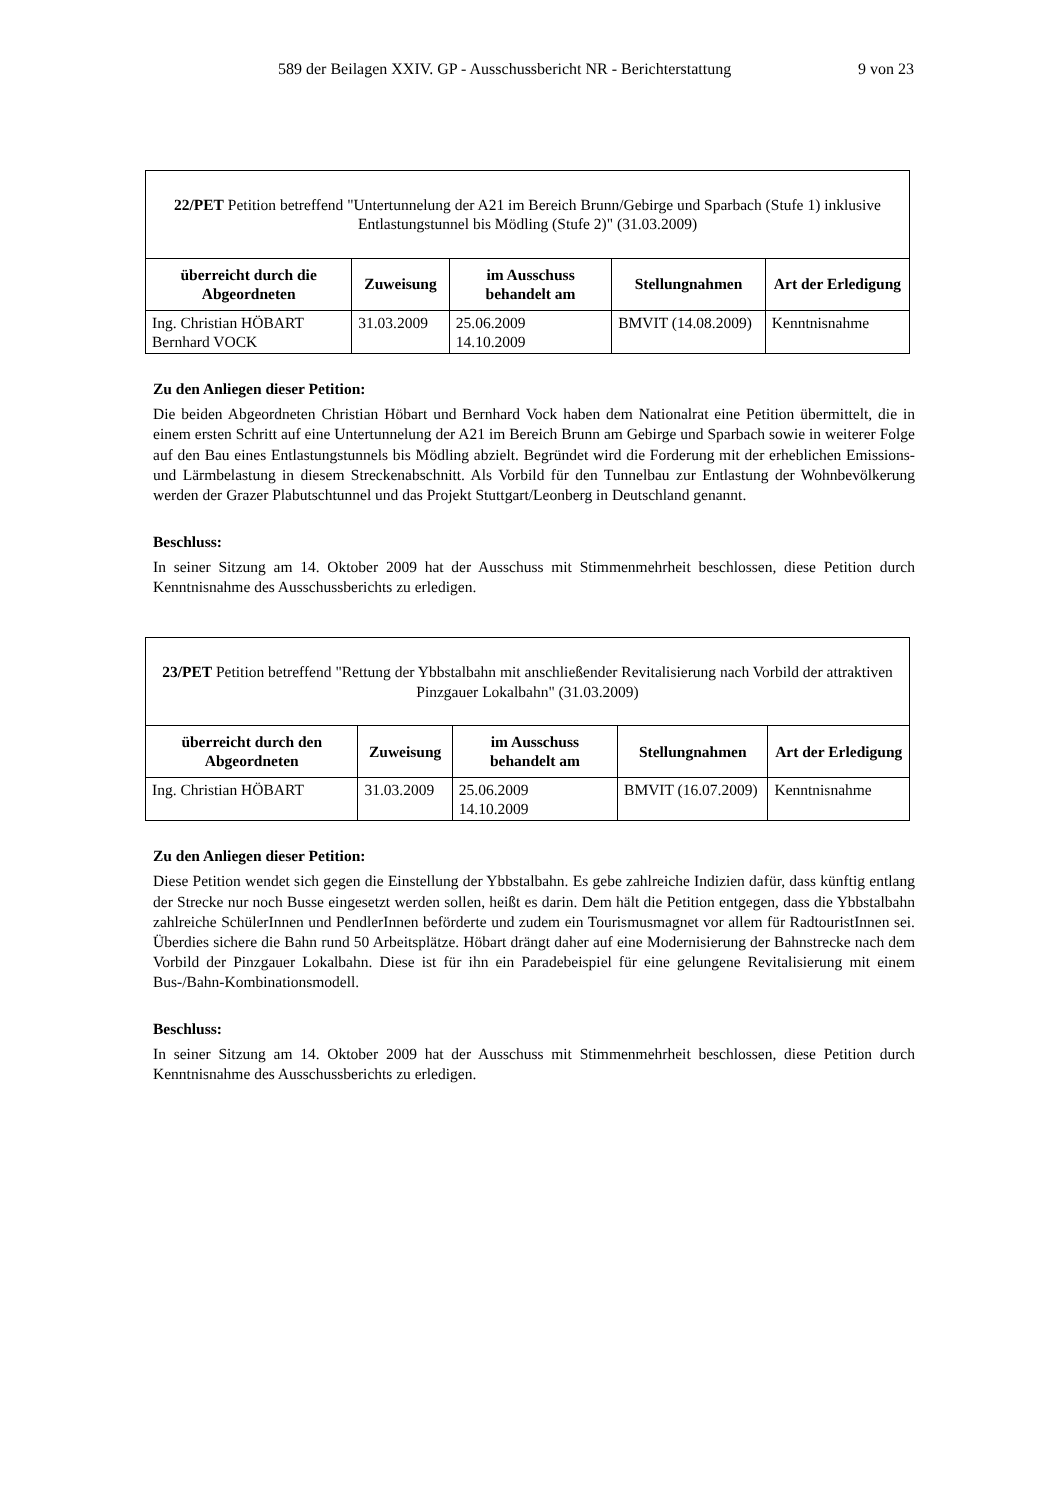589 der Beilagen XXIV. GP - Ausschussbericht NR - Berichterstattung 9 von 23
| 22/PET Petition betreffend "Untertunnelung der A21 im Bereich Brunn/Gebirge und Sparbach (Stufe 1) inklusive Entlastungstunnel bis Mödling (Stufe 2)" (31.03.2009) | | | | |
| überreicht durch die Abgeordneten | Zuweisung | im Ausschuss behandelt am | Stellungnahmen | Art der Erledigung |
| Ing. Christian HÖBART Bernhard VOCK | 31.03.2009 | 25.06.2009 14.10.2009 | BMVIT (14.08.2009) | Kenntnisnahme |
Zu den Anliegen dieser Petition:
Die beiden Abgeordneten Christian Höbart und Bernhard Vock haben dem Nationalrat eine Petition übermittelt, die in einem ersten Schritt auf eine Untertunnelung der A21 im Bereich Brunn am Gebirge und Sparbach sowie in weiterer Folge auf den Bau eines Entlastungstunnels bis Mödling abzielt. Begründet wird die Forderung mit der erheblichen Emissions- und Lärmbelastung in diesem Streckenabschnitt. Als Vorbild für den Tunnelbau zur Entlastung der Wohnbevölkerung werden der Grazer Plabutschtunnel und das Projekt Stuttgart/Leonberg in Deutschland genannt.
Beschluss:
In seiner Sitzung am 14. Oktober 2009 hat der Ausschuss mit Stimmenmehrheit beschlossen, diese Petition durch Kenntnisnahme des Ausschussberichts zu erledigen.
| 23/PET Petition betreffend "Rettung der Ybbstalbahn mit anschließender Revitalisierung nach Vorbild der attraktiven Pinzgauer Lokalbahn" (31.03.2009) | | | | |
| überreicht durch den Abgeordneten | Zuweisung | im Ausschuss behandelt am | Stellungnahmen | Art der Erledigung |
| Ing. Christian HÖBART | 31.03.2009 | 25.06.2009 14.10.2009 | BMVIT (16.07.2009) | Kenntnisnahme |
Zu den Anliegen dieser Petition:
Diese Petition wendet sich gegen die Einstellung der Ybbstalbahn. Es gebe zahlreiche Indizien dafür, dass künftig entlang der Strecke nur noch Busse eingesetzt werden sollen, heißt es darin. Dem hält die Petition entgegen, dass die Ybbstalbahn zahlreiche SchülerInnen und PendlerInnen beförderte und zudem ein Tourismusmagnet vor allem für RadtouristInnen sei. Überdies sichere die Bahn rund 50 Arbeitsplätze. Höbart drängt daher auf eine Modernisierung der Bahnstrecke nach dem Vorbild der Pinzgauer Lokalbahn. Diese ist für ihn ein Paradebeispiel für eine gelungene Revitalisierung mit einem Bus-/Bahn-Kombinationsmodell.
Beschluss:
In seiner Sitzung am 14. Oktober 2009 hat der Ausschuss mit Stimmenmehrheit beschlossen, diese Petition durch Kenntnisnahme des Ausschussberichts zu erledigen.